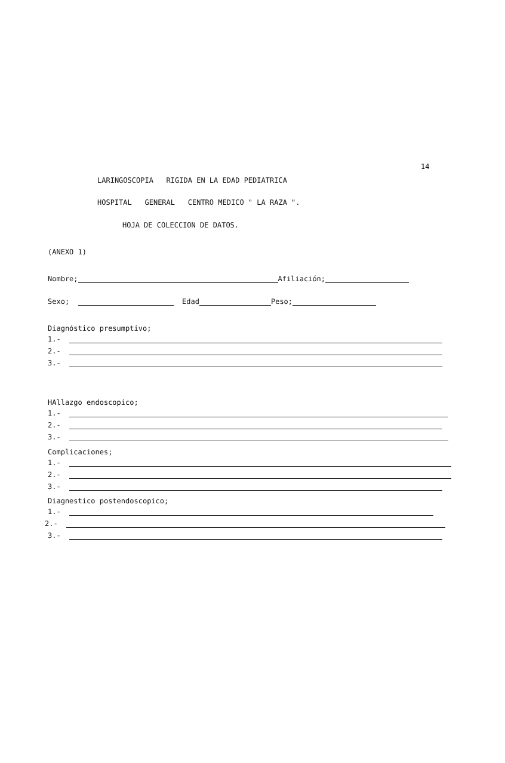14
LARINGOSCOPIA RIGIDA EN LA EDAD PEDIATRICA
HOSPITAL GENERAL CENTRO MEDICO " LA RAZA ".
HOJA DE COLECCION DE DATOS.
(ANEXO 1)
Nombre; Afiliación;
Sexo; Edad Peso;
Diagnóstico presumptivo;
1.-
2.-
3.-
HAllazgo endoscopico;
1.-
2.-
3.-
Complicaciones;
1.-
2.-
3.-
Diagnestico postendoscopico;
1.-
2.-
3.-